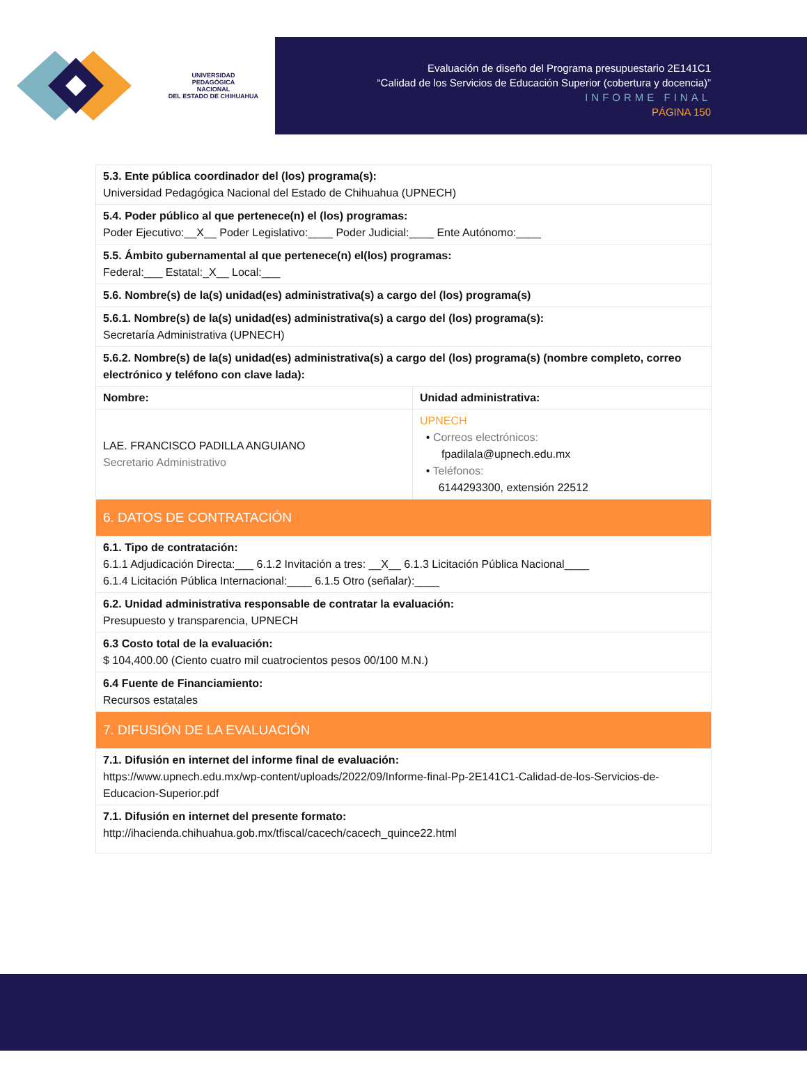UNIVERSIDAD
PEDAGÓGICA
NACIONAL
DEL ESTADO DE CHIHUAHUA
Evaluación de diseño del Programa presupuestario 2E141C1
“Calidad de los Servicios de Educación Superior (cobertura y docencia)”
INFORME FINAL
PÁGINA 150
| 5.3. Ente pública coordinador del (los) programa(s): Universidad Pedagógica Nacional del Estado de Chihuahua (UPNECH) | |
| 5.4. Poder público al que pertenece(n) el (los) programas: Poder Ejecutivo:__X__ Poder Legislativo:____ Poder Judicial:____ Ente Autónomo:____ | |
| 5.5. Ámbito gubernamental al que pertenece(n) el(los) programas: Federal:___ Estatal:_X__ Local:___ | |
| 5.6. Nombre(s) de la(s) unidad(es) administrativa(s) a cargo del (los) programa(s) | |
| 5.6.1. Nombre(s) de la(s) unidad(es) administrativa(s) a cargo del (los) programa(s): Secretaría Administrativa (UPNECH) | |
| 5.6.2. Nombre(s) de la(s) unidad(es) administrativa(s) a cargo del (los) programa(s) (nombre completo, correo electrónico y teléfono con clave lada): | |
| Nombre: | Unidad administrativa: |
| LAE. FRANCISCO PADILLA ANGUIANO Secretario Administrativo | UPNECH • Correos electrónicos: fpadilala@upnech.edu.mx • Teléfonos: 6144293300, extensión 22512 |
| 6. DATOS DE CONTRATACIÓN | |
| 6.1. Tipo de contratación: 6.1.1 Adjudicación Directa:___ 6.1.2 Invitación a tres: __X__ 6.1.3 Licitación Pública Nacional____ 6.1.4 Licitación Pública Internacional:____ 6.1.5 Otro (señalar):____ | |
| 6.2. Unidad administrativa responsable de contratar la evaluación: Presupuesto y transparencia, UPNECH | |
| 6.3 Costo total de la evaluación: $ 104,400.00 (Ciento cuatro mil cuatrocientos pesos 00/100 M.N.) | |
| 6.4 Fuente de Financiamiento: Recursos estatales | |
| 7. DIFUSIÓN DE LA EVALUACIÓN | |
| 7.1. Difusión en internet del informe final de evaluación: https://www.upnech.edu.mx/wp-content/uploads/2022/09/Informe-final-Pp-2E141C1-Calidad-de-los-Servicios-de-Educacion-Superior.pdf | |
| 7.1. Difusión en internet del presente formato: http://ihacienda.chihuahua.gob.mx/tfiscal/cacech/cacech_quince22.html | |